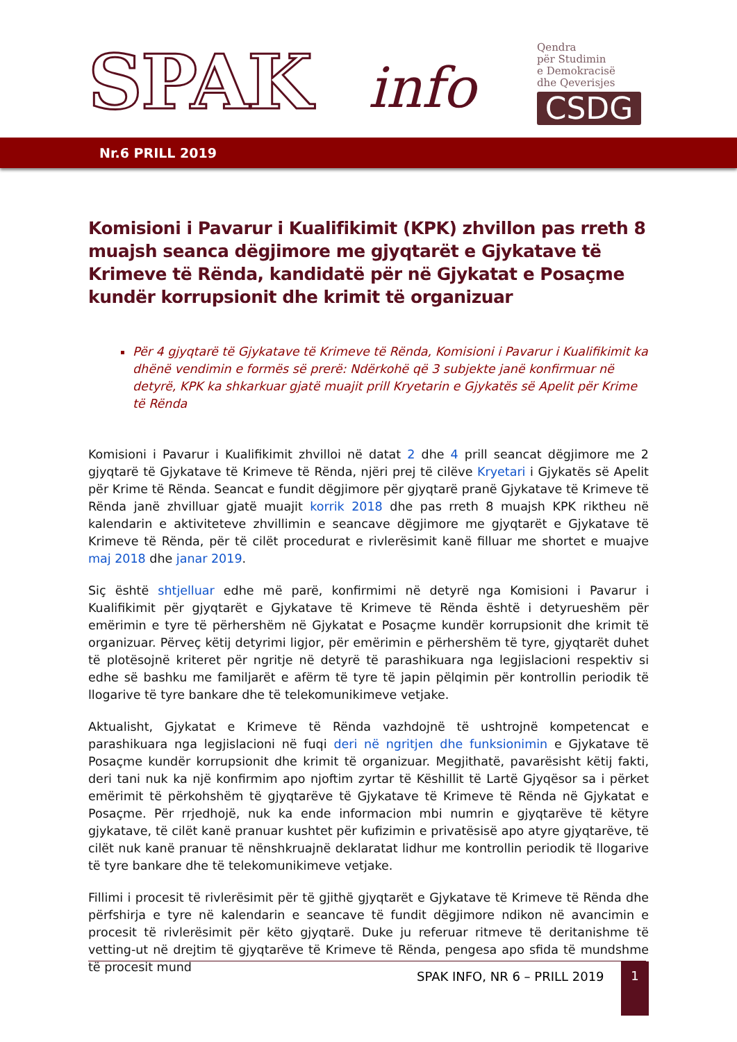SPAK info
Qendra
për Studimin
e Demokracisë
dhe Qeverisjes
CSDG
Nr.6 PRILL 2019
Komisioni i Pavarur i Kualifikimit (KPK) zhvillon pas rreth 8 muajsh seanca dëgjimore me gjyqtarët e Gjykatave të Krimeve të Rënda, kandidatë për në Gjykatat e Posaçme kundër korrupsionit dhe krimit të organizuar
Për 4 gjyqtarë të Gjykatave të Krimeve të Rënda, Komisioni i Pavarur i Kualifikimit ka dhënë vendimin e formës së prerë: Ndërkohë që 3 subjekte janë konfirmuar në detyrë, KPK ka shkarkuar gjatë muajit prill Kryetarin e Gjykatës së Apelit për Krime të Rënda
Komisioni i Pavarur i Kualifikimit zhvilloi në datat 2 dhe 4 prill seancat dëgjimore me 2 gjyqtarë të Gjykatave të Krimeve të Rënda, njëri prej të cilëve Kryetari i Gjykatës së Apelit për Krime të Rënda. Seancat e fundit dëgjimore për gjyqtarë pranë Gjykatave të Krimeve të Rënda janë zhvilluar gjatë muajit korrik 2018 dhe pas rreth 8 muajsh KPK riktheu në kalendarin e aktiviteteve zhvillimin e seancave dëgjimore me gjyqtarët e Gjykatave të Krimeve të Rënda, për të cilët procedurat e rivlerësimit kanë filluar me shortet e muajve maj 2018 dhe janar 2019.
Siç është shtjelluar edhe më parë, konfirmimi në detyrë nga Komisioni i Pavarur i Kualifikimit për gjyqtarët e Gjykatave të Krimeve të Rënda është i detyrueshëm për emërimin e tyre të përhershëm në Gjykatat e Posaçme kundër korrupsionit dhe krimit të organizuar. Përveç këtij detyrimi ligjor, për emërimin e përhershëm të tyre, gjyqtarët duhet të plotësojnë kriteret për ngritje në detyrë të parashikuara nga legjislacioni respektiv si edhe së bashku me familjarët e afërm të tyre të japin pëlqimin për kontrollin periodik të llogarive të tyre bankare dhe të telekomunikimeve vetjake.
Aktualisht, Gjykatat e Krimeve të Rënda vazhdojnë të ushtrojnë kompetencat e parashikuara nga legjislacioni në fuqi deri në ngritjen dhe funksionimin e Gjykatave të Posaçme kundër korrupsionit dhe krimit të organizuar. Megjithatë, pavarësisht këtij fakti, deri tani nuk ka një konfirmim apo njoftim zyrtar të Këshillit të Lartë Gjyqësor sa i përket emërimit të përkohshëm të gjyqtarëve të Gjykatave të Krimeve të Rënda në Gjykatat e Posaçme. Për rrjedhojë, nuk ka ende informacion mbi numrin e gjyqtarëve të këtyre gjykatave, të cilët kanë pranuar kushtet për kufizimin e privatësisë apo atyre gjyqtarëve, të cilët nuk kanë pranuar të nënshkruajnë deklaratat lidhur me kontrollin periodik të llogarive të tyre bankare dhe të telekomunikimeve vetjake.
Fillimi i procesit të rivlerësimit për të gjithë gjyqtarët e Gjykatave të Krimeve të Rënda dhe përfshirja e tyre në kalendarin e seancave të fundit dëgjimore ndikon në avancimin e procesit të rivlerësimit për këto gjyqtarë. Duke ju referuar ritmeve të deritanishme të vetting-ut në drejtim të gjyqtarëve të Krimeve të Rënda, pengesa apo sfida të mundshme të procesit mund
SPAK INFO, NR 6 – PRILL 2019
1